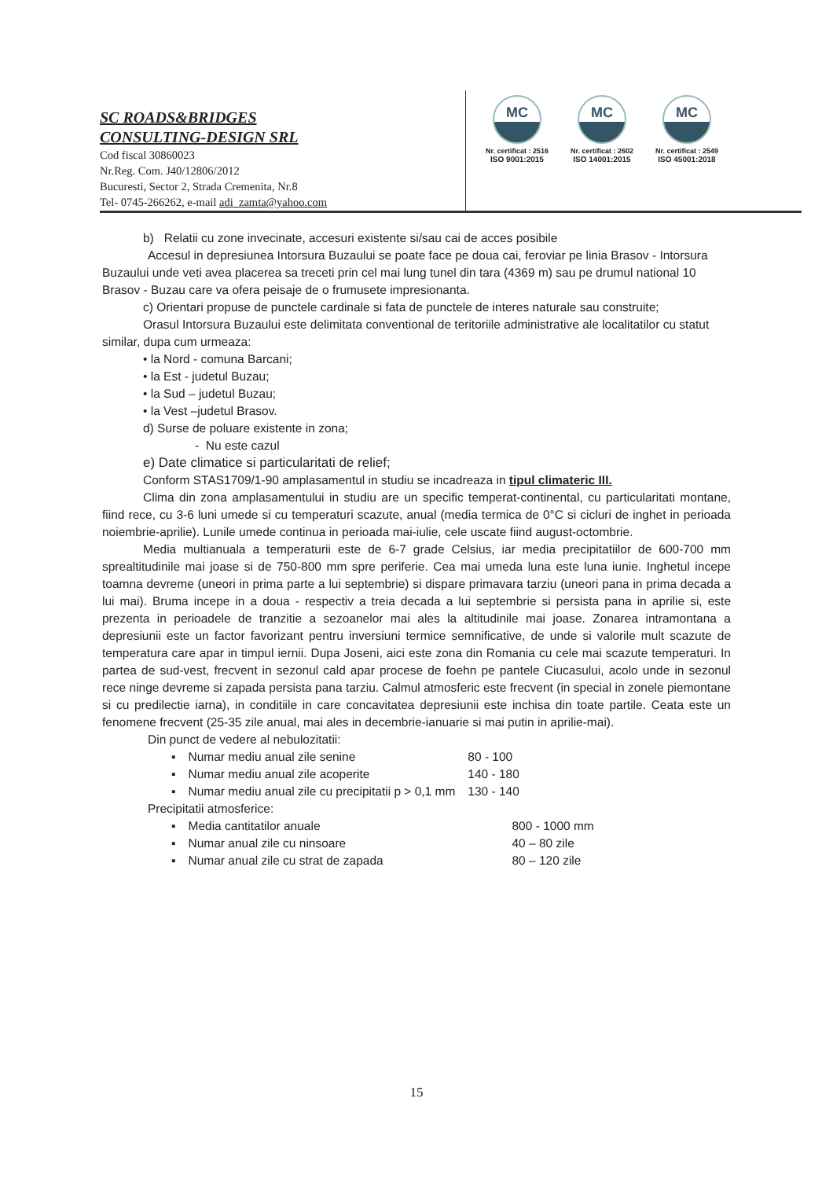SC ROADS&BRIDGES
CONSULTING-DESIGN SRL
Cod fiscal 30860023
Nr.Reg. Com. J40/12806/2012
Bucuresti, Sector 2, Strada Cremenita, Nr.8
Tel- 0745-266262, e-mail adi_zamta@yahoo.com
MC
Nr. certificat : 2516
ISO 9001:2015
MC
Nr. certificat : 2602
ISO 14001:2015
MC
Nr. certificat : 2549
ISO 45001:2018
b) Relatii cu zone invecinate, accesuri existente si/sau cai de acces posibile
Accesul in depresiunea Intorsura Buzaului se poate face pe doua cai, feroviar pe linia Brasov - Intorsura Buzaului unde veti avea placerea sa treceti prin cel mai lung tunel din tara (4369 m) sau pe drumul national 10 Brasov - Buzau care va ofera peisaje de o frumusete impresionanta.
c) Orientari propuse de punctele cardinale si fata de punctele de interes naturale sau construite;
Orasul Intorsura Buzaului este delimitata conventional de teritoriile administrative ale localitatilor cu statut similar, dupa cum urmeaza:
• la Nord - comuna Barcani;
• la Est - judetul Buzau;
• la Sud – judetul Buzau;
• la Vest –judetul Brasov.
d) Surse de poluare existente in zona;
- Nu este cazul
e) Date climatice si particularitati de relief;
Conform STAS1709/1-90 amplasamentul in studiu se incadreaza in tipul climateric III.
Clima din zona amplasamentului in studiu are un specific temperat-continental, cu particularitati montane, fiind rece, cu 3-6 luni umede si cu temperaturi scazute, anual (media termica de 0°C si cicluri de inghet in perioada noiembrie-aprilie). Lunile umede continua in perioada mai-iulie, cele uscate fiind august-octombrie.
Media multianuala a temperaturii este de 6-7 grade Celsius, iar media precipitatiilor de 600-700 mm sprealtitudinile mai joase si de 750-800 mm spre periferie. Cea mai umeda luna este luna iunie. Inghetul incepe toamna devreme (uneori in prima parte a lui septembrie) si dispare primavara tarziu (uneori pana in prima decada a lui mai). Bruma incepe in a doua - respectiv a treia decada a lui septembrie si persista pana in aprilie si, este prezenta in perioadele de tranzitie a sezoanelor mai ales la altitudinile mai joase. Zonarea intramontana a depresiunii este un factor favorizant pentru inversiuni termice semnificative, de unde si valorile mult scazute de temperatura care apar in timpul iernii. Dupa Joseni, aici este zona din Romania cu cele mai scazute temperaturi. In partea de sud-vest, frecvent in sezonul cald apar procese de foehn pe pantele Ciucasului, acolo unde in sezonul rece ninge devreme si zapada persista pana tarziu. Calmul atmosferic este frecvent (in special in zonele piemontane si cu predilectie iarna), in conditiile in care concavitatea depresiunii este inchisa din toate partile. Ceata este un fenomene frecvent (25-35 zile anual, mai ales in decembrie-ianuarie si mai putin in aprilie-mai).
Din punct de vedere al nebulozitatii:
| ▪ | Numar mediu anual zile senine | 80 - 100 |
| ▪ | Numar mediu anual zile acoperite | 140 - 180 |
| ▪ | Numar mediu anual zile cu precipitatii p > 0,1 mm | 130 - 140 |
Precipitatii atmosferice:
| ▪ | Media cantitatilor anuale | 800 - 1000 mm |
| ▪ | Numar anual zile cu ninsoare | 40 – 80 zile |
| ▪ | Numar anual zile cu strat de zapada | 80 – 120 zile |
15